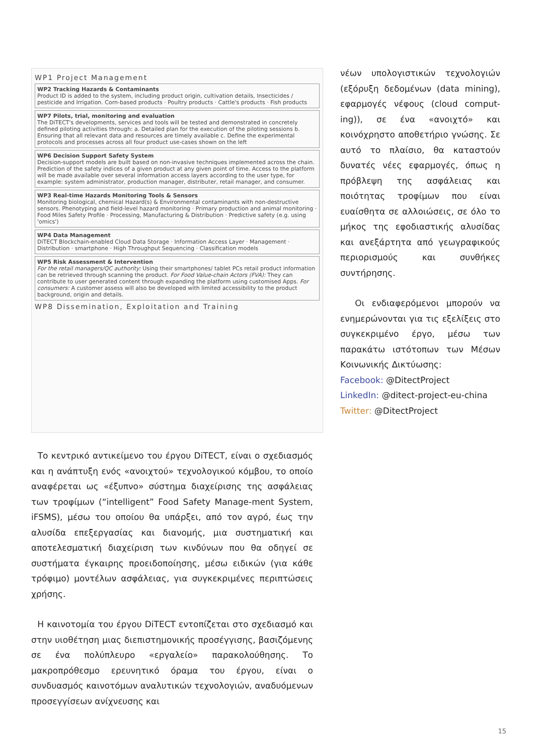WP1 Project Management
WP2 Tracking Hazards & Contaminants
Product ID is added to the system, including product origin, cultivation details, Insecticides / pesticide and Irrigation. Corn-based products · Poultry products · Cattle's products · Fish products
WP7 Pilots, trial, monitoring and evaluation
The DiTECT's developments, services and tools will be tested and demonstrated in concretely defined piloting activities through: a. Detailed plan for the execution of the piloting sessions b. Ensuring that all relevant data and resources are timely available c. Define the experimental protocols and processes across all four product use-cases shown on the left
WP6 Decision Support Safety System
Decision-support models are built based on non-invasive techniques implemented across the chain. Prediction of the safety indices of a given product at any given point of time. Access to the platform will be made available over several information access layers according to the user type, for example: system administrator, production manager, distributer, retail manager, and consumer.
WP3 Real-time Hazards Monitoring Tools & Sensors
Monitoring biological, chemical Hazard(s) & Environmental contaminants with non-destructive sensors. Phenotyping and field-level hazard monitoring · Primary production and animal monitoring · Food Miles Safety Profile · Processing, Manufacturing & Distribution · Predictive safety (e.g. using 'omics')
WP4 Data Management
DiTECT Blockchain-enabled Cloud Data Storage · Information Access Layer · Management · Distribution · smartphone · High Throughput Sequencing · Classification models
WP5 Risk Assessment & Intervention
For the retail managers/QC authority: Using their smartphones/ tablet PCs retail product information can be retrieved through scanning the product. For Food Value-chain Actors (FVA): They can contribute to user generated content through expanding the platform using customised Apps. For consumers: A customer assess will also be developed with limited accessibility to the product background, origin and details.
WP8 Dissemination, Exploitation and Training
Το κεντρικό αντικείμενο του έργου DiTECT, είναι ο σχεδιασμός και η ανάπτυξη ενός «ανοιχτού» τεχνολογικού κόμβου, το οποίο αναφέρεται ως «έξυπνο» σύστημα διαχείρισης της ασφάλειας των τροφίμων (“intelligent” Food Safety Manage-ment System, iFSMS), μέσω του οποίου θα υπάρξει, από τον αγρό, έως την αλυσίδα επεξεργασίας και διανομής, μια συστηματική και αποτελεσματική διαχείριση των κινδύνων που θα οδηγεί σε συστήματα έγκαιρης προειδοποίησης, μέσω ειδικών (για κάθε τρόφιμο) μοντέλων ασφάλειας, για συγκεκριμένες περιπτώσεις χρήσης.
Η καινοτομία του έργου DiTECT εντοπίζεται στο σχεδιασμό και στην υιοθέτηση μιας διεπιστημονικής προσέγγισης, βασιζόμενης σε ένα πολύπλευρο «εργαλείο» παρακολούθησης. Το μακροπρόθεσμο ερευνητικό όραμα του έργου, είναι ο συνδυασμός καινοτόμων αναλυτικών τεχνολογιών, αναδυόμενων προσεγγίσεων ανίχνευσης και
νέων υπολογιστικών τεχνολογιών (εξόρυξη δεδομένων (data mining), εφαρμογές νέφους (cloud comput-ing)), σε ένα «ανοιχτό» και κοινόχρηστο αποθετήριο γνώσης. Σε αυτό το πλαίσιο, θα καταστούν δυνατές νέες εφαρμογές, όπως η πρόβλεψη της ασφάλειας και ποιότητας τροφίμων που είναι ευαίσθητα σε αλλοιώσεις, σε όλο το μήκος της εφοδιαστικής αλυσίδας και ανεξάρτητα από γεωγραφικούς περιορισμούς και συνθήκες συντήρησης.
Οι ενδιαφερόμενοι μπορούν να ενημερώνονται για τις εξελίξεις στο συγκεκριμένο έργο, μέσω των παρακάτω ιστότοπων των Μέσων Κοινωνικής Δικτύωσης:
Facebook: @DitectProject
LinkedIn: @ditect-project-eu-china
Twitter: @DitectProject
15